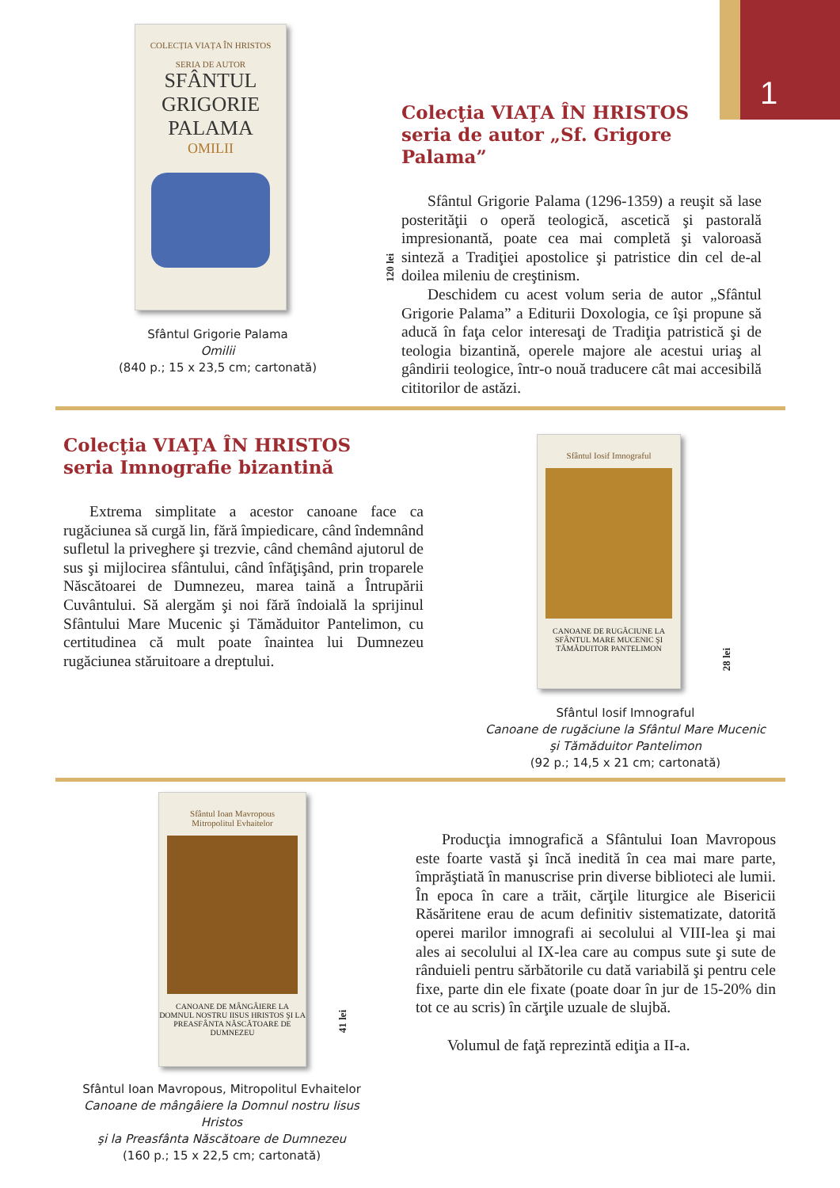1
COLECȚIA VIAȚA ÎN HRISTOS
SERIA DE AUTOR
SFÂNTUL GRIGORIE PALAMA
OMILII
120 lei
Sfântul Grigorie Palama
Omilii
(840 p.; 15 x 23,5 cm; cartonată)
Colecţia VIAŢA ÎN HRISTOS
seria de autor „Sf. Grigore Palama”
Sfântul Grigorie Palama (1296-1359) a reuşit să lase posterităţii o operă teologică, ascetică şi pastorală impresionantă, poate cea mai completă şi valoroasă sinteză a Tradiţiei apostolice şi patristice din cel de-al doilea mileniu de creştinism.
Deschidem cu acest volum seria de autor „Sfântul Grigorie Palama” a Editurii Doxologia, ce îşi propune să aducă în faţa celor interesaţi de Tradiţia patristică şi de teologia bizantină, operele majore ale acestui uriaş al gândirii teologice, într-o nouă traducere cât mai accesibilă cititorilor de astăzi.
Colecţia VIAŢA ÎN HRISTOS
seria Imnografie bizantină
Extrema simplitate a acestor canoane face ca rugăciunea să curgă lin, fără împiedicare, când îndemnând sufletul la priveghere şi trezvie, când chemând ajutorul de sus şi mijlocirea sfântului, când înfăţişând, prin troparele Născătoarei de Dumnezeu, marea taină a Întrupării Cuvântului. Să alergăm şi noi fără îndoială la sprijinul Sfântului Mare Mucenic şi Tămăduitor Pantelimon, cu certitudinea că mult poate înaintea lui Dumnezeu rugăciunea stăruitoare a dreptului.
Sfântul Iosif Imnograful
CANOANE DE RUGĂCIUNE LA SFÂNTUL MARE MUCENIC ŞI TĂMĂDUITOR PANTELIMON
28 lei
Sfântul Iosif Imnograful
Canoane de rugăciune la Sfântul Mare Mucenic
şi Tămăduitor Pantelimon
(92 p.; 14,5 x 21 cm; cartonată)
Sfântul Ioan Mavropous
Mitropolitul Evhaitelor
CANOANE DE MÂNGÂIERE LA DOMNUL NOSTRU IISUS HRISTOS ŞI LA PREASFÂNTA NĂSCĂTOARE DE DUMNEZEU
41 lei
Sfântul Ioan Mavropous, Mitropolitul Evhaitelor
Canoane de mângâiere la Domnul nostru Iisus Hristos
şi la Preasfânta Născătoare de Dumnezeu
(160 p.; 15 x 22,5 cm; cartonată)
Producţia imnografică a Sfântului Ioan Mavropous este foarte vastă şi încă inedită în cea mai mare parte, împrăştiată în manuscrise prin diverse biblioteci ale lumii. În epoca în care a trăit, cărţile liturgice ale Bisericii Răsăritene erau de acum definitiv sistematizate, datorită operei marilor imnografi ai secolului al VIII-lea şi mai ales ai secolului al IX-lea care au compus sute şi sute de rânduieli pentru sărbătorile cu dată variabilă şi pentru cele fixe, parte din ele fixate (poate doar în jur de 15-20% din tot ce au scris) în cărţile uzuale de slujbă.
Volumul de faţă reprezintă ediţia a II-a.